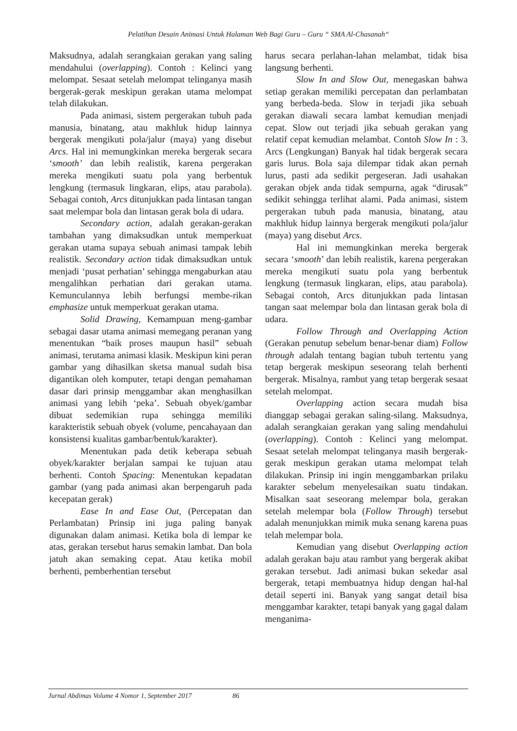Pelatihan Desain Animasi Untuk Halaman Web Bagi Guru – Guru “ SMA Al-Chasanah“
Maksudnya, adalah serangkaian gerakan yang saling mendahului (overlapping). Contoh : Kelinci yang melompat. Sesaat setelah melompat telinganya masih bergerak-gerak meskipun gerakan utama melompat telah dilakukan.
Pada animasi, sistem pergerakan tubuh pada manusia, binatang, atau makhluk hidup lainnya bergerak mengikuti pola/jalur (maya) yang disebut Arcs. Hal ini memungkinkan mereka bergerak secara ‘smooth’ dan lebih realistik, karena pergerakan mereka mengikuti suatu pola yang berbentuk lengkung (termasuk lingkaran, elips, atau parabola). Sebagai contoh, Arcs ditunjukkan pada lintasan tangan saat melempar bola dan lintasan gerak bola di udara.
Secondary action, adalah gerakan-gerakan tambahan yang dimaksudkan untuk memperkuat gerakan utama supaya sebuah animasi tampak lebih realistik. Secondary action tidak dimaksudkan untuk menjadi ‘pusat perhatian’ sehingga mengaburkan atau mengalihkan perhatian dari gerakan utama. Kemunculannya lebih berfungsi membe-rikan emphasize untuk memperkuat gerakan utama.
Solid Drawing, Kemampuan meng-gambar sebagai dasar utama animasi memegang peranan yang menentukan “baik proses maupun hasil” sebuah animasi, terutama animasi klasik. Meskipun kini peran gambar yang dihasilkan sketsa manual sudah bisa digantikan oleh komputer, tetapi dengan pemahaman dasar dari prinsip menggambar akan menghasilkan animasi yang lebih ‘peka’. Sebuah obyek/gambar dibuat sedemikian rupa sehingga memiliki karakteristik sebuah obyek (volume, pencahayaan dan konsistensi kualitas gambar/bentuk/karakter).
Menentukan pada detik keberapa sebuah obyek/karakter berjalan sampai ke tujuan atau berhenti. Contoh Spacing: Menentukan kepadatan gambar (yang pada animasi akan berpengaruh pada kecepatan gerak)
Ease In and Ease Out, (Percepatan dan Perlambatan) Prinsip ini juga paling banyak digunakan dalam animasi. Ketika bola di lempar ke atas, gerakan tersebut harus semakin lambat. Dan bola jatuh akan semaking cepat. Atau ketika mobil berhenti, pemberhentian tersebut
harus secara perlahan-lahan melambat, tidak bisa langsung berhenti.
Slow In and Slow Out, menegaskan bahwa setiap gerakan memiliki percepatan dan perlambatan yang berbeda-beda. Slow in terjadi jika sebuah gerakan diawali secara lambat kemudian menjadi cepat. Slow out terjadi jika sebuah gerakan yang relatif cepat kemudian melambat. Contoh Slow In : 3. Arcs (Lengkungan) Banyak hal tidak bergerak secara garis lurus. Bola saja dilempar tidak akan pernah lurus, pasti ada sedikit pergeseran. Jadi usahakan gerakan objek anda tidak sempurna, agak “dirusak” sedikit sehingga terlihat alami. Pada animasi, sistem pergerakan tubuh pada manusia, binatang, atau makhluk hidup lainnya bergerak mengikuti pola/jalur (maya) yang disebut Arcs.
Hal ini memungkinkan mereka bergerak secara ‘smooth’ dan lebih realistik, karena pergerakan mereka mengikuti suatu pola yang berbentuk lengkung (termasuk lingkaran, elips, atau parabola). Sebagai contoh, Arcs ditunjukkan pada lintasan tangan saat melempar bola dan lintasan gerak bola di udara.
Follow Through and Overlapping Action (Gerakan penutup sebelum benar-benar diam) Follow through adalah tentang bagian tubuh tertentu yang tetap bergerak meskipun seseorang telah berhenti bergerak. Misalnya, rambut yang tetap bergerak sesaat setelah melompat.
Overlapping action secara mudah bisa dianggap sebagai gerakan saling-silang. Maksudnya, adalah serangkaian gerakan yang saling mendahului (overlapping). Contoh : Kelinci yang melompat. Sesaat setelah melompat telinganya masih bergerak-gerak meskipun gerakan utama melompat telah dilakukan. Prinsip ini ingin menggambarkan prilaku karakter sebelum menyelesaikan suatu tindakan. Misalkan saat seseorang melempar bola, gerakan setelah melempar bola (Follow Through) tersebut adalah menunjukkan mimik muka senang karena puas telah melempar bola.
Kemudian yang disebut Overlapping action adalah gerakan baju atau rambut yang bergerak akibat gerakan tersebut. Jadi animasi bukan sekedar asal bergerak, tetapi membuatnya hidup dengan hal-hal detail seperti ini. Banyak yang sangat detail bisa menggambar karakter, tetapi banyak yang gagal dalam menganima-
Jurnal Abdimas Volume 4 Nomor 1, September 2017 86